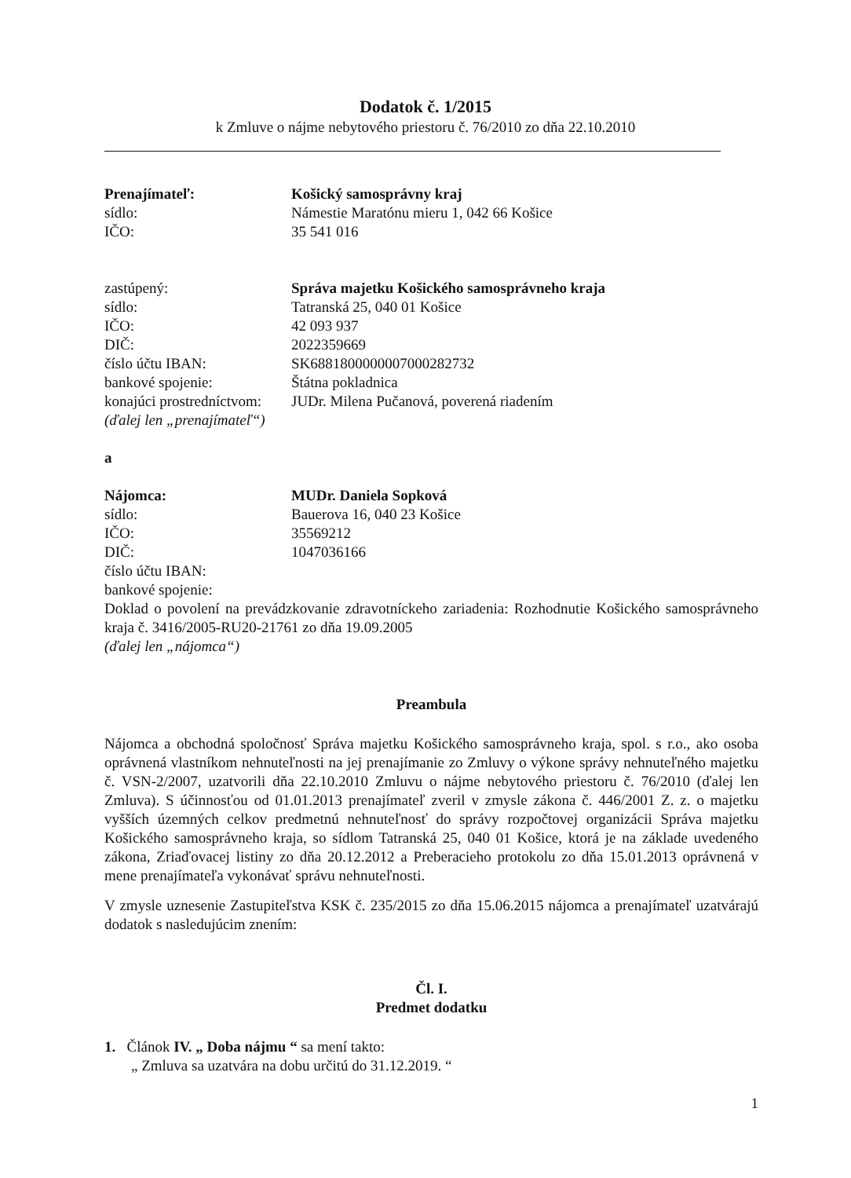Dodatok č. 1/2015
k Zmluve o nájme nebytového priestoru č. 76/2010 zo dňa 22.10.2010
| Prenajímateľ: | Košický samosprávny kraj |
| sídlo: | Námestie Maratónu mieru 1, 042 66 Košice |
| IČO: | 35 541 016 |
| zastúpený: | Správa majetku Košického samosprávneho kraja |
| sídlo: | Tatranská 25, 040 01 Košice |
| IČO: | 42 093 937 |
| DIČ: | 2022359669 |
| číslo účtu IBAN: | SK6881800000007000282732 |
| bankové spojenie: | Štátna pokladnica |
| konajúci prostredníctvom: | JUDr. Milena Pučanová, poverená riadením |
| (ďalej len „prenajímateľ“) | |
a
| Nájomca: | MUDr. Daniela Sopková |
| sídlo: | Bauerova 16, 040 23 Košice |
| IČO: | 35569212 |
| DIČ: | 1047036166 |
| číslo účtu IBAN: | |
| bankové spojenie: | |
Doklad o povolení na prevádzkovanie zdravotníckeho zariadenia: Rozhodnutie Košického samosprávneho kraja č. 3416/2005-RU20-21761 zo dňa 19.09.2005
(ďalej len „nájomca“)
Preambula
Nájomca a obchodná spoločnosť Správa majetku Košického samosprávneho kraja, spol. s r.o., ako osoba oprávnená vlastníkom nehnuteľnosti na jej prenajímanie zo Zmluvy o výkone správy nehnuteľného majetku č. VSN-2/2007, uzatvorili dňa 22.10.2010 Zmluvu o nájme nebytového priestoru č. 76/2010 (ďalej len Zmluva). S účinnosťou od 01.01.2013 prenajímateľ zveril v zmysle zákona č. 446/2001 Z. z. o majetku vyšších územných celkov predmetnú nehnuteľnosť do správy rozpočtovej organizácii Správa majetku Košického samosprávneho kraja, so sídlom Tatranská 25, 040 01 Košice, ktorá je na základe uvedeného zákona, Zriaďovacej listiny zo dňa 20.12.2012 a Preberacieho protokolu zo dňa 15.01.2013 oprávnená v mene prenajímateľa vykonávať správu nehnuteľnosti.
V zmysle uznesenie Zastupiteľstva KSK č. 235/2015 zo dňa 15.06.2015 nájomca a prenajímateľ uzatvárajú dodatok s nasledujúcim znením:
Čl. I.
Predmet dodatku
1. Článok IV. „ Doba nájmu “ sa mení takto:
„ Zmluva sa uzatvára na dobu určitú do 31.12.2019. “
1